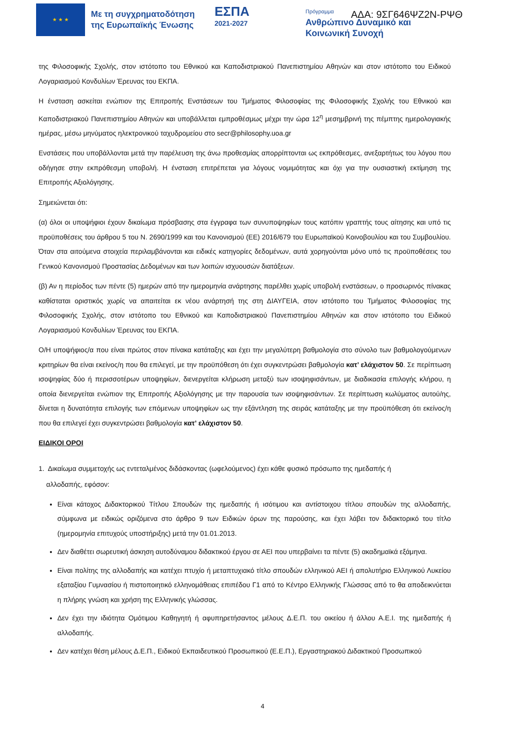★ ★ ★
Με τη συγχρηματοδότηση
της Ευρωπαϊκής Ένωσης
ΕΣΠΑ
2021-2027
Πρόγραμμα
Ανθρώπινο Δυναμικό και
Κοινωνική Συνοχή
ΑΔΑ: 9ΣΓ646ΨΖ2Ν-ΡΨΘ
της Φιλοσοφικής Σχολής, στον ιστότοπο του Εθνικού και Καποδιστριακού Πανεπιστημίου Αθηνών και στον ιστότοπο του Ειδικού Λογαριασμού Κονδυλίων Έρευνας του ΕΚΠΑ.
Η ένσταση ασκείται ενώπιον της Επιτροπής Ενστάσεων του Τμήματος Φιλοσοφίας της Φιλοσοφικής Σχολής του Εθνικού και Καποδιστριακού Πανεπιστημίου Αθηνών και υποβάλλεται εμπροθέσμως μέχρι την ώρα 12<sup>η</sup> μεσημβρινή της πέμπτης ημερολογιακής ημέρας, μέσω μηνύματος ηλεκτρονικού ταχυδρομείου στο secr@philosophy.uoa.gr
Ενστάσεις που υποβάλλονται μετά την παρέλευση της άνω προθεσμίας απορρίπτονται ως εκπρόθεσμες, ανεξαρτήτως του λόγου που οδήγησε στην εκπρόθεσμη υποβολή. Η ένσταση επιτρέπεται για λόγους νομιμότητας και όχι για την ουσιαστική εκτίμηση της Επιτροπής Αξιολόγησης.
Σημειώνεται ότι:
(α) όλοι οι υποψήφιοι έχουν δικαίωμα πρόσβασης στα έγγραφα των συνυποψηφίων τους κατόπιν γραπτής τους αίτησης και υπό τις προϋποθέσεις του άρθρου 5 του Ν. 2690/1999 και του Κανονισμού (ΕΕ) 2016/679 του Ευρωπαϊκού Κοινοβουλίου και του Συμβουλίου. Όταν στα αιτούμενα στοιχεία περιλαμβάνονται και ειδικές κατηγορίες δεδομένων, αυτά χορηγούνται μόνο υπό τις προϋποθέσεις του Γενικού Κανονισμού Προστασίας Δεδομένων και των λοιπών ισχυουσών διατάξεων.
(β) Αν η περίοδος των πέντε (5) ημερών από την ημερομηνία ανάρτησης παρέλθει χωρίς υποβολή ενστάσεων, ο προσωρινός πίνακας καθίσταται οριστικός χωρίς να απαιτείται εκ νέου ανάρτησή της στη ΔΙΑΥΓΕΙΑ, στον ιστότοπο του Τμήματος Φιλοσοφίας της Φιλοσοφικής Σχολής, στον ιστότοπο του Εθνικού και Καποδιστριακού Πανεπιστημίου Αθηνών και στον ιστότοπο του Ειδικού Λογαριασμού Κονδυλίων Έρευνας του ΕΚΠΑ.
Ο/Η υποψήφιος/α που είναι πρώτος στον πίνακα κατάταξης και έχει την μεγαλύτερη βαθμολογία στο σύνολο των βαθμολογούμενων κριτηρίων θα είναι εκείνος/η που θα επιλεγεί, με την προϋπόθεση ότι έχει συγκεντρώσει βαθμολογία κατ’ ελάχιστον 50. Σε περίπτωση ισοψηφίας δύο ή περισσοτέρων υποψηφίων, διενεργείται κλήρωση μεταξύ των ισοψηφισάντων, με διαδικασία επιλογής κλήρου, η οποία διενεργείται ενώπιον της Επιτροπής Αξιολόγησης με την παρουσία των ισοψηφισάντων. Σε περίπτωση κωλύματος αυτού/ης, δίνεται η δυνατότητα επιλογής των επόμενων υποψηφίων ως την εξάντληση της σειράς κατάταξης με την προϋπόθεση ότι εκείνος/η που θα επιλεγεί έχει συγκεντρώσει βαθμολογία κατ’ ελάχιστον 50.
ΕΙΔΙΚΟΙ ΟΡΟΙ
1. Δικαίωμα συμμετοχής ως εντεταλμένος διδάσκοντας (ωφελούμενος) έχει κάθε φυσικό πρόσωπο της ημεδαπής ή
αλλοδαπής, εφόσον:
Είναι κάτοχος Διδακτορικού Τίτλου Σπουδών της ημεδαπής ή ισότιμου και αντίστοιχου τίτλου σπουδών της αλλοδαπής, σύμφωνα με ειδικώς οριζόμενα στο άρθρο 9 των Ειδικών όρων της παρούσης, και έχει λάβει τον διδακτορικό του τίτλο (ημερομηνία επιτυχούς υποστήριξης) μετά την 01.01.2013.
Δεν διαθέτει σωρευτική άσκηση αυτοδύναμου διδακτικού έργου σε ΑΕΙ που υπερβαίνει τα πέντε (5) ακαδημαϊκά εξάμηνα.
Είναι πολίτης της αλλοδαπής και κατέχει πτυχίο ή μεταπτυχιακό τίτλο σπουδών ελληνικού ΑΕΙ ή απολυτήριο Ελληνικού Λυκείου εξαταξίου Γυμνασίου ή πιστοποιητικό ελληνομάθειας επιπέδου Γ1 από το Κέντρο Ελληνικής Γλώσσας από το θα αποδεικνύεται η πλήρης γνώση και χρήση της Ελληνικής γλώσσας.
Δεν έχει την ιδιότητα Ομότιμου Καθηγητή ή αφυπηρετήσαντος μέλους Δ.Ε.Π. του οικείου ή άλλου Α.Ε.Ι. της ημεδαπής ή αλλοδαπής.
Δεν κατέχει θέση μέλους Δ.Ε.Π., Ειδικού Εκπαιδευτικού Προσωπικού (Ε.Ε.Π.), Εργαστηριακού Διδακτικού Προσωπικού
4